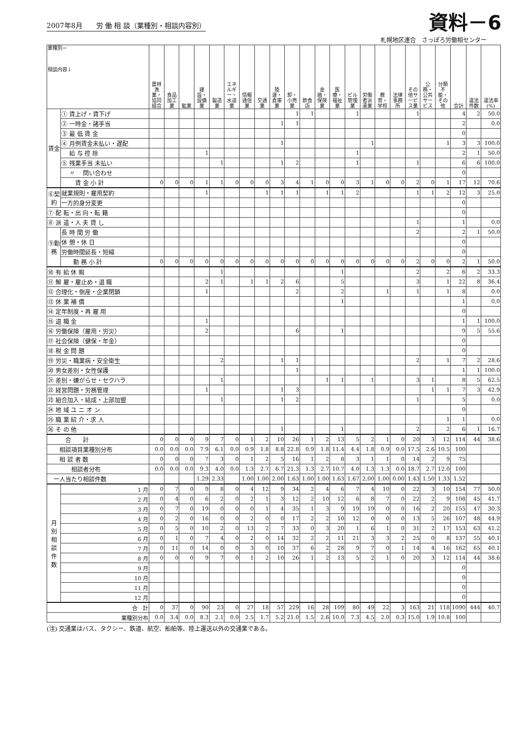2007年8月　　労 働 相 談（業種別・相談内容別）
資料－6
札幌地区連合　さっぽろ労働相センター
| 業種別→ 相談内容↓ | | 農林漁業・協同組合 | 食品加工業 | 鉱業 | 建設・設備業 | 製造業 | エネルギー・水道業 | 情報通信業 | 交通業 | 陸運・倉庫業 | 卸・小売業 | 飲食店 | 金融・保険業 | 医療・福祉業 | ビル管理業 | 労働者派遣業 | 教育・学校 | 法律事務所 | その他サービス業 | 公務・公共サービス | 分類不能・その他 | 合計 | 違法件数 | 違法率(%) |
| --- | --- | --- | --- | --- | --- | --- | --- | --- | --- | --- | --- | --- | --- | --- | --- | --- | --- | --- | --- | --- | --- | --- | --- | --- |
| 賃金 | ① 賃上げ・賃下げ | | | | | | | | | | 1 | 1 | | | 1 | | | | 1 | | | 4 | 2 | 50.0 |
| | ② 一時金・諸手当 | | | | | | | | | 1 | 1 | | | | | | | | | | | 2 | | 0.0 |
| | ③ 最 低 賃 金 | | | | | | | | | | | | | | | | | | | | | 0 | | |
| | ④ 月例賃金未払い・遅配 | | | | | | | | | 1 | | | | | | 1 | | | | | 1 | 3 | 3 | 100.0 |
| | 給 与 控 除 | | | | 1 | | | | | | | | | | 1 | | | | | | | 2 | 1 | 50.0 |
| | ⑤ 残業手当 未払い | | | | | 1 | | | | 1 | 2 | | | | 1 | | | | 1 | | | 6 | 6 | 100.0 |
| | 〃 問い合わせ | | | | | | | | | | | | | | | | | | | | | 0 | | |
| | 賃 金 小 計 | 0 | 0 | 0 | 1 | 1 | 0 | 0 | 0 | 3 | 4 | 1 | 0 | 0 | 3 | 1 | 0 | 0 | 2 | 0 | 1 | 17 | 12 | 70.6 |
| ⑥契約 | 就業規則・雇用契約 | | | | 1 | | | | 1 | 1 | 1 | | 1 | 1 | 2 | | | | 1 | 1 | 2 | 12 | 3 | 25.0 |
| | 一方的身分変更 | | | | | | | | | | | | | | | | | | | | | 0 | | |
| ⑦ 配 転・出 向・転 籍 | | | | | | | | | | | | | | | | | | | | | | 0 | | |
| ⑧ 派 遣・人 夫 貸 し | | | | | | | | | | | | | | | | | | | 1 | | | 1 | | 0.0 |
| ⑨勤務 | 長 時 間 労 働 | | | | | | | | | | | | | | | | | | 2 | | | 2 | 1 | 50.0 |
| | 休 憩・休 日 | | | | | | | | | | | | | | | | | | | | | 0 | | |
| | 労働時間延長・短縮 | | | | | | | | | | | | | | | | | | | | | 0 | | |
| | 勤 務 小 計 | 0 | 0 | 0 | 0 | 0 | 0 | 0 | 0 | 0 | 0 | 0 | 0 | 0 | 0 | 0 | 0 | 0 | 2 | 0 | 0 | 2 | 1 | 50.0 |
| ⑩ 有 給 休 暇 | | | | | | 1 | | | | | | | | 1 | | | | | 2 | | 2 | 6 | 2 | 33.3 |
| ⑪ 解 雇・雇止め・退 職 | | | | | 2 | 1 | | 1 | 1 | 2 | 6 | | | 5 | | | | | 3 | | 1 | 22 | 8 | 36.4 |
| ⑫ 合理化・倒産・企業閉鎖 | | | | | 1 | | | | | | 2 | | | 2 | | | 1 | | 1 | | 1 | 8 | | 0.0 |
| ⑬ 休 業 補 償 | | | | | | | | | | | | | | 1 | | | | | | | | 1 | | 0.0 |
| ⑭ 定年制度・再 雇 用 | | | | | | | | | | | | | | | | | | | | | | 0 | | |
| ⑮ 退 職 金 | | | | | 1 | | | | | | | | | | | | | | | | | 1 | 1 | 100.0 |
| ⑯ 労働保険（雇用・労災） | | | | | 2 | | | | | | 6 | | | 1 | | | | | | | | 9 | 5 | 55.6 |
| ⑰ 社会保険（健保・年金） | | | | | | | | | | | | | | | | | | | | | | 0 | | |
| ⑱ 税 金 問 題 | | | | | | | | | | | | | | | | | | | | | | 0 | | |
| ⑲ 労災・職業病・安全衛生 | | | | | | 2 | | | | 1 | 1 | | | | | | | | 2 | | 1 | 7 | 2 | 28.6 |
| ⑳ 男女差別・女性保護 | | | | | | | | | | | 1 | | | | | | | | | | | 1 | 1 | 100.0 |
| ㉑ 差別・嫌がらせ・セクハラ | | | | | | 1 | | | | | | | 1 | 1 | | 1 | | | 3 | 1 | | 8 | 5 | 62.5 |
| ㉒ 経営問題・労務管理 | | | | | 1 | | | | | 1 | 3 | | | | | | | | | 1 | 1 | 7 | 3 | 42.9 |
| ㉓ 組合加入・結成・上部加盟 | | | | | | 1 | | | | 1 | 2 | | | | | | | | 1 | | | 5 | | 0.0 |
| ㉔ 地 域 ユ ニ オ ン | | | | | | | | | | | | | | | | | | | | | | 0 | | |
| ㉕ 職 業 紹 介・求 人 | | | | | | | | | | | | | | | | | | | | | 1 | 1 | | 0.0 |
| ㉖ そ の 他 | | | | | | | | | | 1 | | | | 1 | | | | | 2 | | 2 | 6 | 1 | 16.7 |
| 合 計 | | 0 | 0 | 0 | 9 | 7 | 0 | 1 | 2 | 10 | 26 | 1 | 2 | 13 | 5 | 2 | 1 | 0 | 20 | 3 | 12 | 114 | 44 | 38.6 |
| 相談項目業種別分布 | | 0.0 | 0.0 | 0.0 | 7.9 | 6.1 | 0.0 | 0.9 | 1.8 | 8.8 | 22.8 | 0.9 | 1.8 | 11.4 | 4.4 | 1.8 | 0.9 | 0.0 | 17.5 | 2.6 | 10.5 | 100 | | |
| 相 談 者 数 | | 0 | 0 | 0 | 7 | 3 | 0 | 1 | 2 | 5 | 16 | 1 | 2 | 8 | 3 | 1 | 1 | 0 | 14 | 2 | 9 | 75 | | |
| 相談者分布 | | 0.0 | 0.0 | 0.0 | 9.3 | 4.0 | 0.0 | 1.3 | 2.7 | 6.7 | 21.3 | 1.3 | 2.7 | 10.7 | 4.0 | 1.3 | 1.3 | 0.0 | 18.7 | 2.7 | 12.0 | 100 | | |
| 一人当たり相談件数 | | | | | 1.29 | 2.33 | | 1.00 | 1.00 | 2.00 | 1.63 | 1.00 | 1.00 | 1.63 | 1.67 | 2.00 | 1.00 | 0.00 | 1.43 | 1.50 | 1.33 | 1.52 | | |
| 月 別 相 談 件 数 | 1 月 | 0 | 7 | 0 | 9 | 8 | 0 | 4 | 12 | 9 | 34 | 2 | 4 | 6 | 7 | 4 | 10 | 0 | 22 | 3 | 10 | 154 | 77 | 50.0 |
| | 2 月 | 0 | 4 | 0 | 6 | 2 | 0 | 2 | 1 | 3 | 12 | 2 | 10 | 12 | 6 | 8 | 7 | 0 | 22 | 2 | 9 | 108 | 45 | 41.7 |
| | 3 月 | 0 | 7 | 0 | 19 | 0 | 0 | 0 | 1 | 4 | 35 | 1 | 3 | 9 | 19 | 19 | 0 | 0 | 16 | 2 | 20 | 155 | 47 | 30.3 |
| | 4 月 | 0 | 2 | 0 | 16 | 0 | 0 | 2 | 0 | 0 | 17 | 2 | 2 | 10 | 12 | 0 | 0 | 0 | 13 | 5 | 26 | 107 | 48 | 44.9 |
| | 5 月 | 0 | 5 | 0 | 10 | 2 | 0 | 13 | 2 | 7 | 33 | 0 | 3 | 20 | 1 | 6 | 1 | 0 | 31 | 2 | 17 | 153 | 63 | 41.2 |
| | 6 月 | 0 | 1 | 0 | 7 | 4 | 0 | 2 | 0 | 14 | 32 | 2 | 2 | 11 | 21 | 3 | 3 | 2 | 25 | 0 | 8 | 137 | 55 | 40.1 |
| | 7 月 | 0 | 11 | 0 | 14 | 0 | 0 | 3 | 0 | 10 | 37 | 6 | 2 | 28 | 9 | 7 | 0 | 1 | 14 | 4 | 16 | 162 | 65 | 40.1 |
| | 8 月 | 0 | 0 | 0 | 9 | 7 | 0 | 1 | 2 | 10 | 26 | 1 | 2 | 13 | 5 | 2 | 1 | 0 | 20 | 3 | 12 | 114 | 44 | 38.6 |
| | 9 月 | | | | | | | | | | | | | | | | | | | | | 0 | | |
| | 10 月 | | | | | | | | | | | | | | | | | | | | | 0 | | |
| | 11 月 | | | | | | | | | | | | | | | | | | | | | 0 | | |
| | 12 月 | | | | | | | | | | | | | | | | | | | | | 0 | | |
| 合 計 | | 0 | 37 | 0 | 90 | 23 | 0 | 27 | 18 | 57 | 229 | 16 | 28 | 109 | 80 | 49 | 22 | 3 | 163 | 21 | 118 | 1090 | 444 | 40.7 |
| 業種別分布 | | 0.0 | 3.4 | 0.0 | 8.3 | 2.1 | 0.0 | 2.5 | 1.7 | 5.2 | 21.0 | 1.5 | 2.6 | 10.0 | 7.3 | 4.5 | 2.0 | 0.3 | 15.0 | 1.9 | 10.8 | 100 | | |
(注) 交通業はバス、タクシー、鉄道、航空、船舶等、陸上運送以外の交通業である。